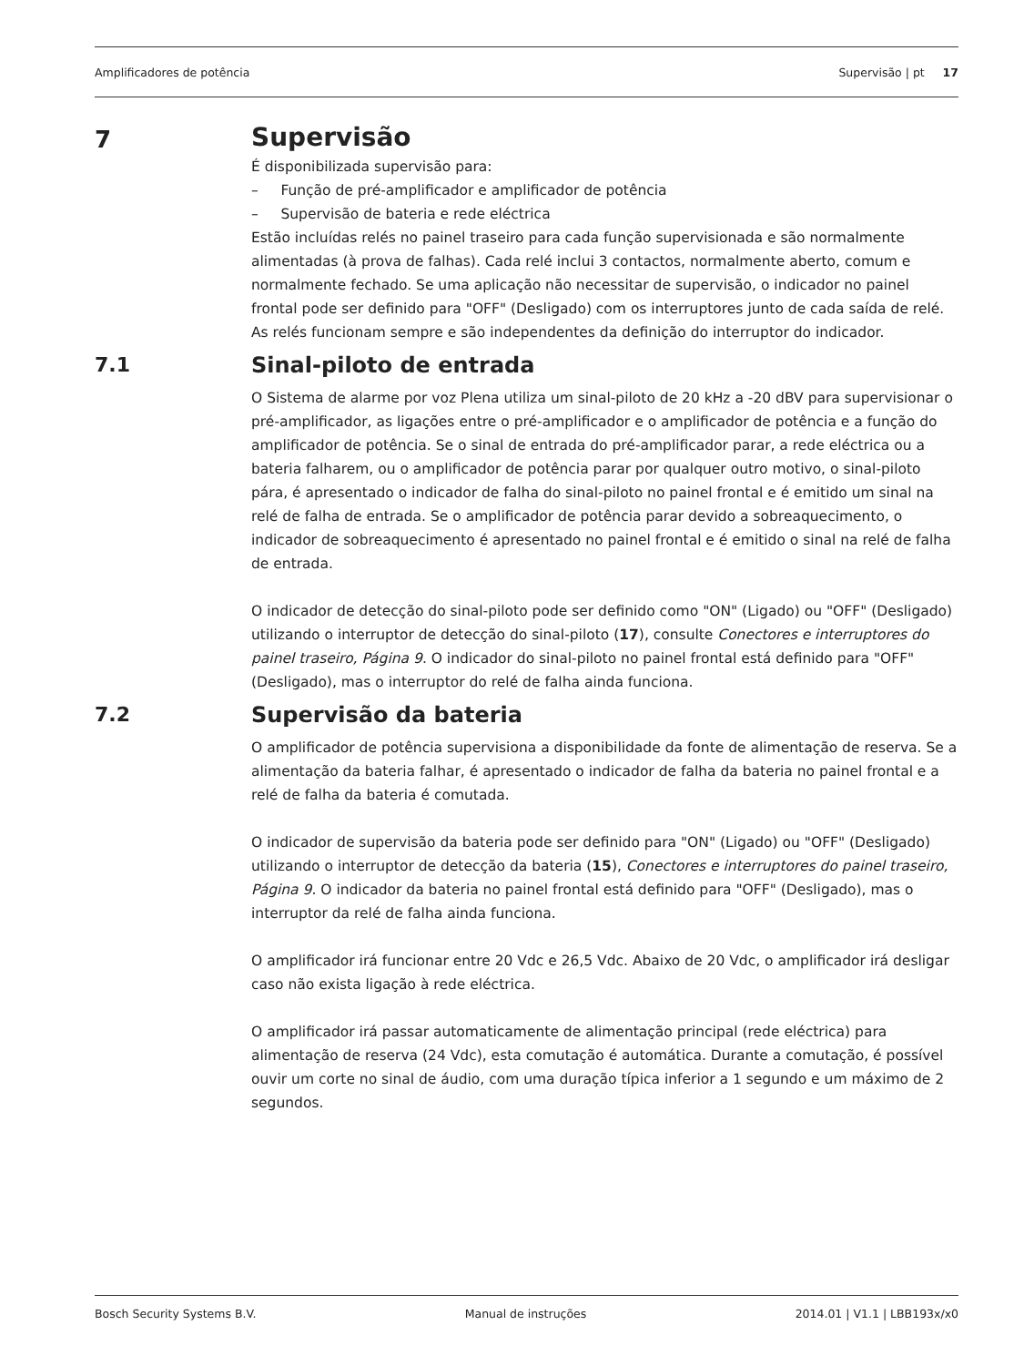Amplificadores de potência Supervisão | pt 17
7
Supervisão
É disponibilizada supervisão para:
– Função de pré-amplificador e amplificador de potência
– Supervisão de bateria e rede eléctrica
Estão incluídas relés no painel traseiro para cada função supervisionada e são normalmente alimentadas (à prova de falhas). Cada relé inclui 3 contactos, normalmente aberto, comum e normalmente fechado. Se uma aplicação não necessitar de supervisão, o indicador no painel frontal pode ser definido para "OFF" (Desligado) com os interruptores junto de cada saída de relé. As relés funcionam sempre e são independentes da definição do interruptor do indicador.
7.1
Sinal-piloto de entrada
O Sistema de alarme por voz Plena utiliza um sinal-piloto de 20 kHz a -20 dBV para supervisionar o pré-amplificador, as ligações entre o pré-amplificador e o amplificador de potência e a função do amplificador de potência. Se o sinal de entrada do pré-amplificador parar, a rede eléctrica ou a bateria falharem, ou o amplificador de potência parar por qualquer outro motivo, o sinal-piloto pára, é apresentado o indicador de falha do sinal-piloto no painel frontal e é emitido um sinal na relé de falha de entrada. Se o amplificador de potência parar devido a sobreaquecimento, o indicador de sobreaquecimento é apresentado no painel frontal e é emitido o sinal na relé de falha de entrada.
O indicador de detecção do sinal-piloto pode ser definido como "ON" (Ligado) ou "OFF" (Desligado) utilizando o interruptor de detecção do sinal-piloto (17), consulte Conectores e interruptores do painel traseiro, Página 9. O indicador do sinal-piloto no painel frontal está definido para "OFF" (Desligado), mas o interruptor do relé de falha ainda funciona.
7.2
Supervisão da bateria
O amplificador de potência supervisiona a disponibilidade da fonte de alimentação de reserva. Se a alimentação da bateria falhar, é apresentado o indicador de falha da bateria no painel frontal e a relé de falha da bateria é comutada.
O indicador de supervisão da bateria pode ser definido para "ON" (Ligado) ou "OFF" (Desligado) utilizando o interruptor de detecção da bateria (15), Conectores e interruptores do painel traseiro, Página 9. O indicador da bateria no painel frontal está definido para "OFF" (Desligado), mas o interruptor da relé de falha ainda funciona.
O amplificador irá funcionar entre 20 Vdc e 26,5 Vdc. Abaixo de 20 Vdc, o amplificador irá desligar caso não exista ligação à rede eléctrica.
O amplificador irá passar automaticamente de alimentação principal (rede eléctrica) para alimentação de reserva (24 Vdc), esta comutação é automática. Durante a comutação, é possível ouvir um corte no sinal de áudio, com uma duração típica inferior a 1 segundo e um máximo de 2 segundos.
Bosch Security Systems B.V. Manual de instruções 2014.01 | V1.1 | LBB193x/x0